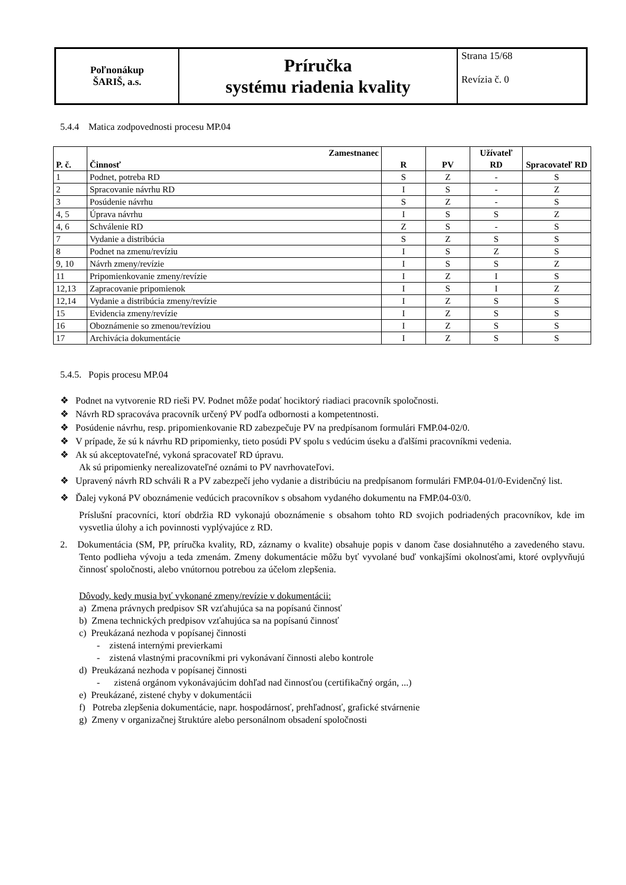| Poľnonákup ŠARIŠ, a.s. | Príručka systému riadenia kvality | Strana 15/68 Revízia č. 0 |
5.4.4 Matica zodpovednosti procesu MP.04
| P. č. | Zamestnanec Činnosť | R | PV | Užívateľ RD | Spracovateľ RD |
| --- | --- | --- | --- | --- | --- |
| 1 | Podnet, potreba RD | S | Z | - | S |
| 2 | Spracovanie návrhu RD | I | S | - | Z |
| 3 | Posúdenie návrhu | S | Z | - | S |
| 4, 5 | Úprava návrhu | I | S | S | Z |
| 4, 6 | Schválenie RD | Z | S | - | S |
| 7 | Vydanie a distribúcia | S | Z | S | S |
| 8 | Podnet na zmenu/revíziu | I | S | Z | S |
| 9, 10 | Návrh zmeny/revízie | I | S | S | Z |
| 11 | Pripomienkovanie zmeny/revízie | I | Z | I | S |
| 12,13 | Zapracovanie pripomienok | I | S | I | Z |
| 12,14 | Vydanie a distribúcia zmeny/revízie | I | Z | S | S |
| 15 | Evidencia zmeny/revízie | I | Z | S | S |
| 16 | Oboznámenie so zmenou/revíziou | I | Z | S | S |
| 17 | Archivácia dokumentácie | I | Z | S | S |
5.4.5. Popis procesu MP.04
❖ Podnet na vytvorenie RD rieši PV. Podnet môže podať hociktorý riadiaci pracovník spoločnosti.
❖ Návrh RD spracováva pracovník určený PV podľa odbornosti a kompetentnosti.
❖ Posúdenie návrhu, resp. pripomienkovanie RD zabezpečuje PV na predpísanom formulári FMP.04-02/0.
❖ V prípade, že sú k návrhu RD pripomienky, tieto posúdi PV spolu s vedúcim úseku a ďalšími pracovníkmi vedenia.
❖ Ak sú akceptovateľné, vykoná spracovateľ RD úpravu.
Ak sú pripomienky nerealizovateľné oznámi to PV navrhovateľovi.
❖ Upravený návrh RD schváli R a PV zabezpečí jeho vydanie a distribúciu na predpísanom formulári FMP.04-01/0-Evidenčný list.
❖ Ďalej vykoná PV oboznámenie vedúcich pracovníkov s obsahom vydaného dokumentu na FMP.04-03/0.
Príslušní pracovníci, ktorí obdržia RD vykonajú oboznámenie s obsahom tohto RD svojich podriadených pracovníkov, kde im vysvetlia úlohy a ich povinnosti vyplývajúce z RD.
2. Dokumentácia (SM, PP, príručka kvality, RD, záznamy o kvalite) obsahuje popis v danom čase dosiahnutého a zavedeného stavu. Tento podlieha vývoju a teda zmenám. Zmeny dokumentácie môžu byť vyvolané buď vonkajšími okolnosťami, ktoré ovplyvňujú činnosť spoločnosti, alebo vnútornou potrebou za účelom zlepšenia.
Dôvody, kedy musia byť vykonané zmeny/revízie v dokumentácii:
a) Zmena právnych predpisov SR vzťahujúca sa na popísanú činnosť
b) Zmena technických predpisov vzťahujúca sa na popísanú činnosť
c) Preukázaná nezhoda v popísanej činnosti
- zistená internými previerkami
- zistená vlastnými pracovníkmi pri vykonávaní činnosti alebo kontrole
d) Preukázaná nezhoda v popísanej činnosti
- zistená orgánom vykonávajúcim dohľad nad činnosťou (certifikačný orgán, ...)
e) Preukázané, zistené chyby v dokumentácii
f) Potreba zlepšenia dokumentácie, napr. hospodárnosť, prehľadnosť, grafické stvárnenie
g) Zmeny v organizačnej štruktúre alebo personálnom obsadení spoločnosti